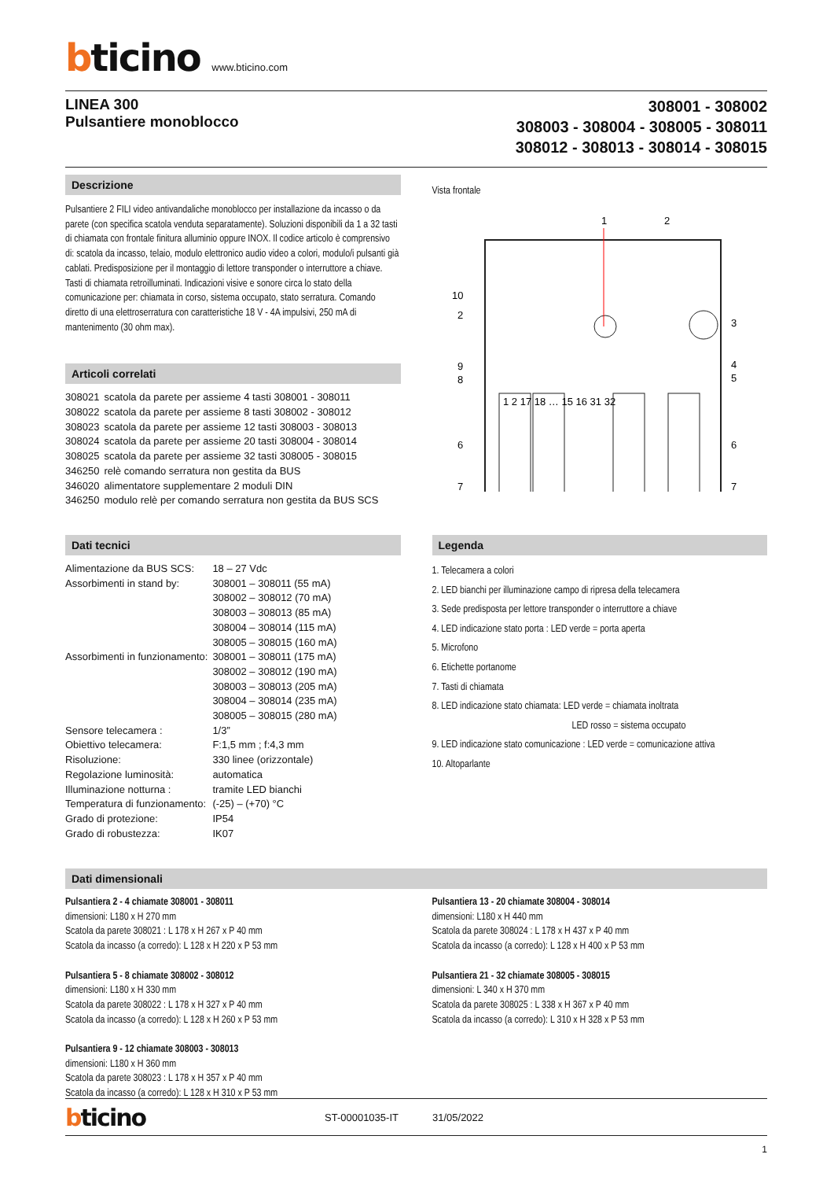bticino www.bticino.com
LINEA 300
Pulsantiere monoblocco
308001 - 308002
308003 - 308004 - 308005 - 308011
308012 - 308013 - 308014 - 308015
Descrizione
Pulsantiere 2 FILI video antivandaliche monoblocco per installazione da incasso o da parete (con specifica scatola venduta separatamente). Soluzioni disponibili da 1 a 32 tasti di chiamata con frontale finitura alluminio oppure INOX. Il codice articolo è comprensivo di: scatola da incasso, telaio, modulo elettronico audio video a colori, modulo/i pulsanti già cablati. Predisposizione per il montaggio di lettore transponder o interruttore a chiave. Tasti di chiamata retroilluminati. Indicazioni visive e sonore circa lo stato della comunicazione per: chiamata in corso, sistema occupato, stato serratura. Comando diretto di una elettroserratura con caratteristiche 18 V - 4A impulsivi, 250 mA di mantenimento (30 ohm max).
Articoli correlati
| 308021 | scatola da parete per assieme 4 tasti 308001 - 308011 |
| 308022 | scatola da parete per assieme 8 tasti 308002 - 308012 |
| 308023 | scatola da parete per assieme 12 tasti 308003 - 308013 |
| 308024 | scatola da parete per assieme 20 tasti 308004 - 308014 |
| 308025 | scatola da parete per assieme 32 tasti 308005 - 308015 |
| 346250 | relè comando serratura non gestita da BUS |
| 346020 | alimentatore supplementare 2 moduli DIN |
| 346250 | modulo relè per comando serratura non gestita da BUS SCS |
Vista frontale
1
2
10
2
9
8
6
7
3
4
5
6
7
1 2 17 18 … 15 16 31 32
Dati tecnici
| Alimentazione da BUS SCS: | 18 – 27 Vdc |
| Assorbimenti in stand by: | 308001 – 308011 (55 mA) 308002 – 308012 (70 mA) 308003 – 308013 (85 mA) 308004 – 308014 (115 mA) 308005 – 308015 (160 mA) |
| Assorbimenti in funzionamento: | 308001 – 308011 (175 mA) 308002 – 308012 (190 mA) 308003 – 308013 (205 mA) 308004 – 308014 (235 mA) 308005 – 308015 (280 mA) |
| Sensore telecamera : | 1/3” |
| Obiettivo telecamera: | F:1,5 mm ; f:4,3 mm |
| Risoluzione: | 330 linee (orizzontale) |
| Regolazione luminosità: | automatica |
| Illuminazione notturna : | tramite LED bianchi |
| Temperatura di funzionamento: | (-25) – (+70) °C |
| Grado di protezione: | IP54 |
| Grado di robustezza: | IK07 |
Legenda
1. Telecamera a colori
2. LED bianchi per illuminazione campo di ripresa della telecamera
3. Sede predisposta per lettore transponder o interruttore a chiave
4. LED indicazione stato porta : LED verde = porta aperta
5. Microfono
6. Etichette portanome
7. Tasti di chiamata
8. LED indicazione stato chiamata: LED verde = chiamata inoltrata
LED rosso = sistema occupato
9. LED indicazione stato comunicazione : LED verde = comunicazione attiva
10. Altoparlante
Dati dimensionali
Pulsantiera 2 - 4 chiamate 308001 - 308011
dimensioni: L180 x H 270 mm
Scatola da parete 308021 : L 178 x H 267 x P 40 mm
Scatola da incasso (a corredo): L 128 x H 220 x P 53 mm
Pulsantiera 5 - 8 chiamate 308002 - 308012
dimensioni: L180 x H 330 mm
Scatola da parete 308022 : L 178 x H 327 x P 40 mm
Scatola da incasso (a corredo): L 128 x H 260 x P 53 mm
Pulsantiera 9 - 12 chiamate 308003 - 308013
dimensioni: L180 x H 360 mm
Scatola da parete 308023 : L 178 x H 357 x P 40 mm
Scatola da incasso (a corredo): L 128 x H 310 x P 53 mm
Pulsantiera 13 - 20 chiamate 308004 - 308014
dimensioni: L180 x H 440 mm
Scatola da parete 308024 : L 178 x H 437 x P 40 mm
Scatola da incasso (a corredo): L 128 x H 400 x P 53 mm
Pulsantiera 21 - 32 chiamate 308005 - 308015
dimensioni: L 340 x H 370 mm
Scatola da parete 308025 : L 338 x H 367 x P 40 mm
Scatola da incasso (a corredo): L 310 x H 328 x P 53 mm
bticino ST-00001035-IT 31/05/2022
1